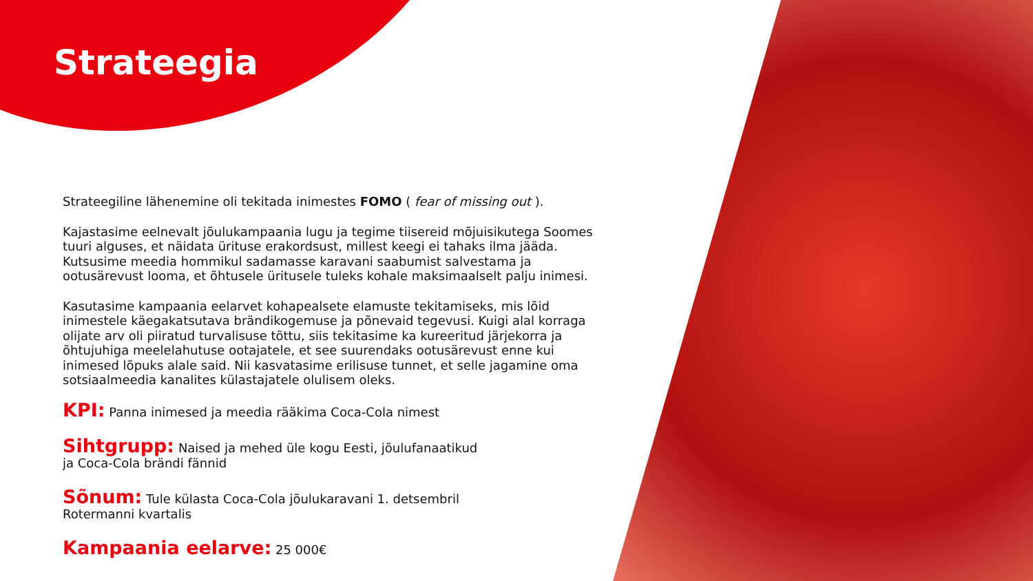Strateegia
Strateegiline lähenemine oli tekitada inimestes FOMO ( fear of missing out ).
Kajastasime eelnevalt jõulukampaania lugu ja tegime tiisereid mõjuisikutega Soomes tuuri alguses, et näidata ürituse erakordsust, millest keegi ei tahaks ilma jääda. Kutsusime meedia hommikul sadamasse karavani saabumist salvestama ja ootusärevust looma, et õhtusele üritusele tuleks kohale maksimaalselt palju inimesi.
Kasutasime kampaania eelarvet kohapealsete elamuste tekitamiseks, mis lõid inimestele käegakatsutava brändikogemuse ja põnevaid tegevusi. Kuigi alal korraga olijate arv oli piiratud turvalisuse tõttu, siis tekitasime ka kureeritud järjekorra ja õhtujuhiga meelelahutuse ootajatele, et see suurendaks ootusärevust enne kui inimesed lõpuks alale said. Nii kasvatasime erilisuse tunnet, et selle jagamine oma sotsiaalmeedia kanalites külastajatele olulisem oleks.
KPI: Panna inimesed ja meedia rääkima Coca-Cola nimest
Sihtgrupp: Naised ja mehed üle kogu Eesti, jõulufanaatikud
ja Coca-Cola brändi fännid
Sõnum: Tule külasta Coca-Cola jõulukaravani 1. detsembril
Rotermanni kvartalis
Kampaania eelarve: 25 000€